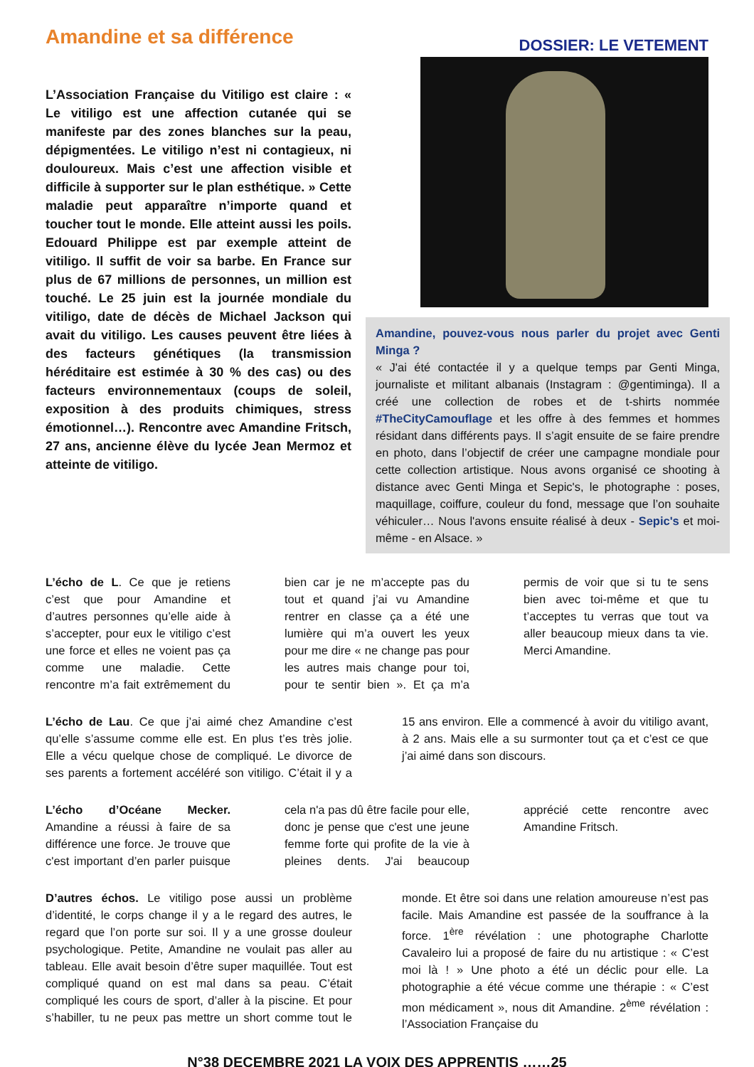Amandine et sa différence
DOSSIER: LE VETEMENT
L’Association Française du Vitiligo est claire : « Le vitiligo est une affection cutanée qui se manifeste par des zones blanches sur la peau, dépigmentées. Le vitiligo n’est ni contagieux, ni douloureux. Mais c’est une affection visible et difficile à supporter sur le plan esthétique. » Cette maladie peut apparaître n’importe quand et toucher tout le monde. Elle atteint aussi les poils. Edouard Philippe est par exemple atteint de vitiligo. Il suffit de voir sa barbe. En France sur plus de 67 millions de personnes, un million est touché. Le 25 juin est la journée mondiale du vitiligo, date de décès de Michael Jackson qui avait du vitiligo. Les causes peuvent être liées à des facteurs génétiques (la transmission héréditaire est estimée à 30 % des cas) ou des facteurs environnementaux (coups de soleil, exposition à des produits chimiques, stress émotionnel…). Rencontre avec Amandine Fritsch, 27 ans, ancienne élève du lycée Jean Mermoz et atteinte de vitiligo.
Amandine, pouvez-vous nous parler du projet avec Genti Minga ?
« J'ai été contactée il y a quelque temps par Genti Minga, journaliste et militant albanais (Instagram : @gentiminga). Il a créé une collection de robes et de t-shirts nommée #TheCityCamouflage et les offre à des femmes et hommes résidant dans différents pays. Il s’agit ensuite de se faire prendre en photo, dans l’objectif de créer une campagne mondiale pour cette collection artistique. Nous avons organisé ce shooting à distance avec Genti Minga et Sepic's, le photographe : poses, maquillage, coiffure, couleur du fond, message que l’on souhaite véhiculer… Nous l'avons ensuite réalisé à deux - Sepic's et moi-même - en Alsace. »
L’écho de L. Ce que je retiens c’est que pour Amandine et d’autres personnes qu’elle aide à s’accepter, pour eux le vitiligo c’est une force et elles ne voient pas ça comme une maladie. Cette rencontre m’a fait extrêmement du bien car je ne m’accepte pas du tout et quand j’ai vu Amandine rentrer en classe ça a été une lumière qui m’a ouvert les yeux pour me dire « ne change pas pour les autres mais change pour toi, pour te sentir bien ». Et ça m’a permis de voir que si tu te sens bien avec toi-même et que tu t’acceptes tu verras que tout va aller beaucoup mieux dans ta vie. Merci Amandine.
L’écho de Lau. Ce que j’ai aimé chez Amandine c’est qu’elle s’assume comme elle est. En plus t’es très jolie. Elle a vécu quelque chose de compliqué. Le divorce de ses parents a fortement accéléré son vitiligo. C’était il y a 15 ans environ. Elle a commencé à avoir du vitiligo avant, à 2 ans. Mais elle a su surmonter tout ça et c’est ce que j’ai aimé dans son discours.
L’écho d’Océane Mecker. Amandine a réussi à faire de sa différence une force. Je trouve que c'est important d’en parler puisque cela n'a pas dû être facile pour elle, donc je pense que c'est une jeune femme forte qui profite de la vie à pleines dents. J'ai beaucoup apprécié cette rencontre avec Amandine Fritsch.
D’autres échos. Le vitiligo pose aussi un problème d’identité, le corps change il y a le regard des autres, le regard que l’on porte sur soi. Il y a une grosse douleur psychologique. Petite, Amandine ne voulait pas aller au tableau. Elle avait besoin d’être super maquillée. Tout est compliqué quand on est mal dans sa peau. C’était compliqué les cours de sport, d’aller à la piscine. Et pour s’habiller, tu ne peux pas mettre un short comme tout le monde. Et être soi dans une relation amoureuse n’est pas facile. Mais Amandine est passée de la souffrance à la force. 1<sup>ère</sup> révélation : une photographe Charlotte Cavaleiro lui a proposé de faire du nu artistique : « C’est moi là ! » Une photo a été un déclic pour elle. La photographie a été vécue comme une thérapie : « C’est mon médicament », nous dit Amandine. 2<sup>ème</sup> révélation : l’Association Française du
N°38 DECEMBRE 2021 LA VOIX DES APPRENTIS ……25